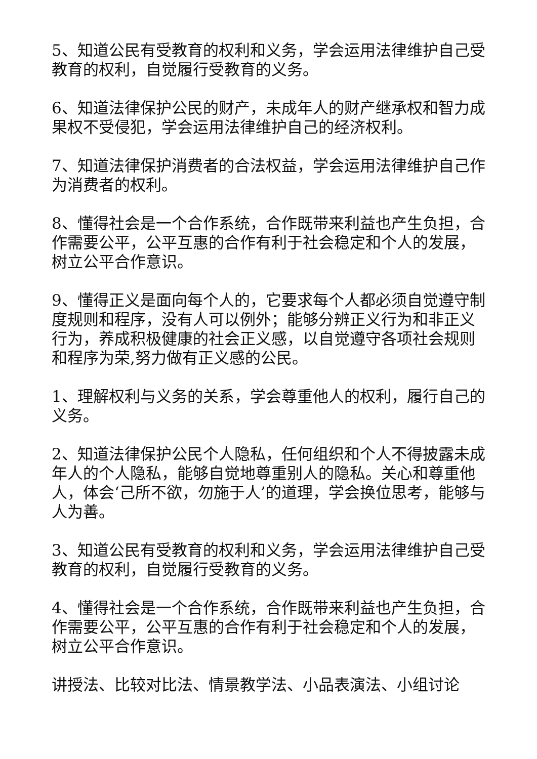5、知道公民有受教育的权利和义务，学会运用法律维护自己受教育的权利，自觉履行受教育的义务。
6、知道法律保护公民的财产，未成年人的财产继承权和智力成果权不受侵犯，学会运用法律维护自己的经济权利。
7、知道法律保护消费者的合法权益，学会运用法律维护自己作为消费者的权利。
8、懂得社会是一个合作系统，合作既带来利益也产生负担，合作需要公平，公平互惠的合作有利于社会稳定和个人的发展，树立公平合作意识。
9、懂得正义是面向每个人的，它要求每个人都必须自觉遵守制度规则和程序，没有人可以例外；能够分辨正义行为和非正义行为，养成积极健康的社会正义感，以自觉遵守各项社会规则和程序为荣,努力做有正义感的公民。
1、理解权利与义务的关系，学会尊重他人的权利，履行自己的义务。
2、知道法律保护公民个人隐私，任何组织和个人不得披露未成年人的个人隐私，能够自觉地尊重别人的隐私。关心和尊重他人，体会‘己所不欲，勿施于人’的道理，学会换位思考，能够与人为善。
3、知道公民有受教育的权利和义务，学会运用法律维护自己受教育的权利，自觉履行受教育的义务。
4、懂得社会是一个合作系统，合作既带来利益也产生负担，合作需要公平，公平互惠的合作有利于社会稳定和个人的发展，树立公平合作意识。
讲授法、比较对比法、情景教学法、小品表演法、小组讨论